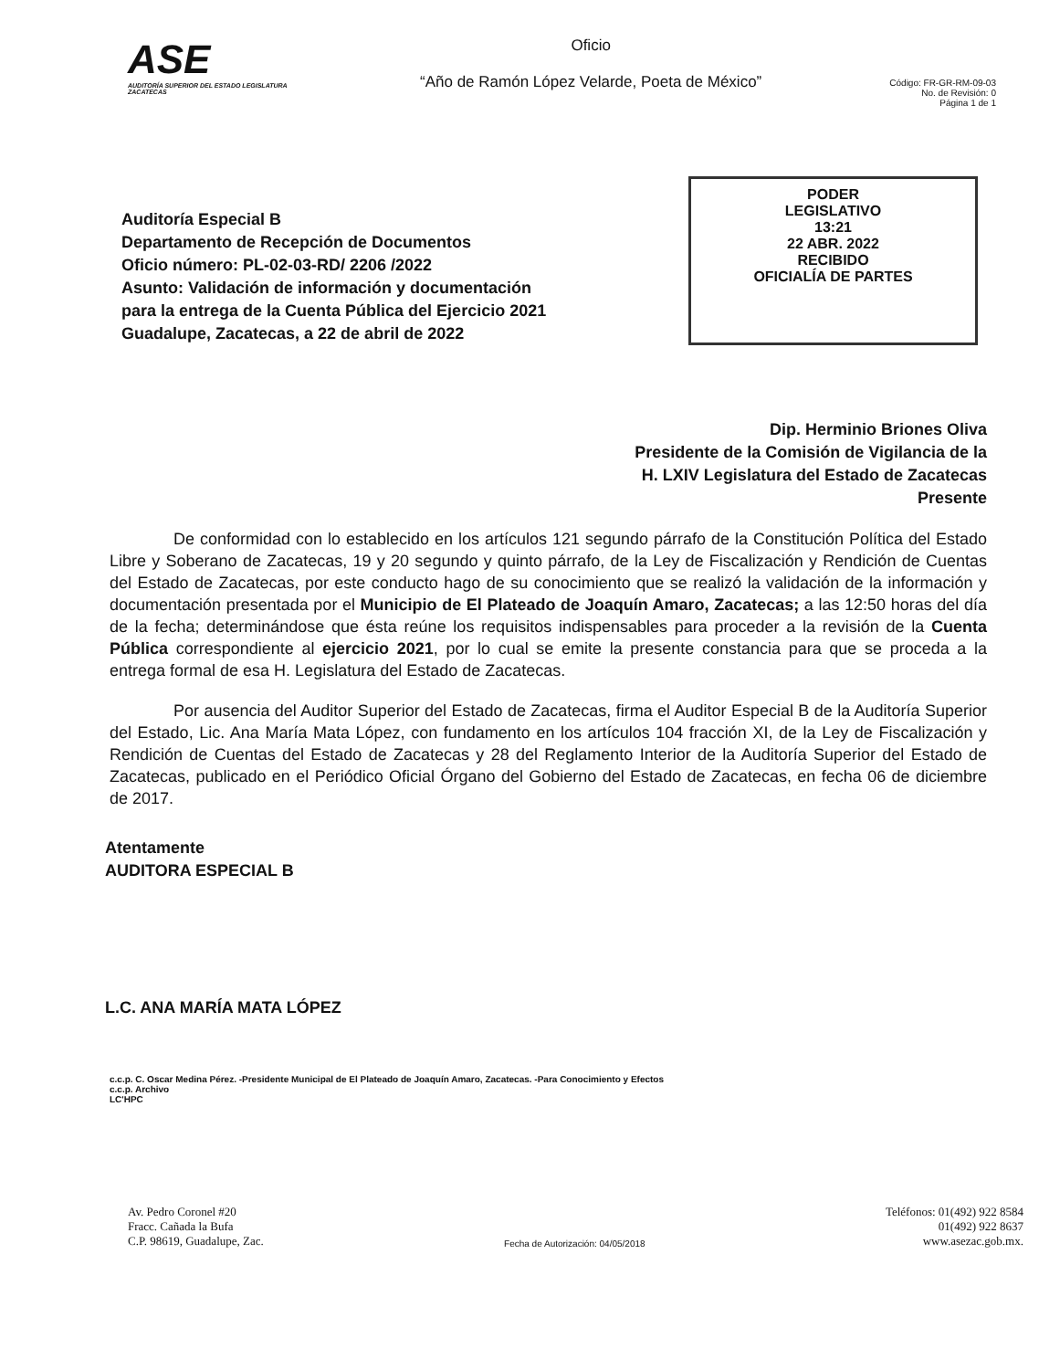ASE
AUDITORÍA SUPERIOR DEL ESTADO LEGISLATURA ZACATECAS
Oficio
“Año de Ramón López Velarde, Poeta de México”
Código: FR-GR-RM-09-03
No. de Revisión: 0
Página 1 de 1
Auditoría Especial B
Departamento de Recepción de Documentos
Oficio número: PL-02-03-RD/ 2206 /2022
Asunto: Validación de información y documentación
para la entrega de la Cuenta Pública del Ejercicio 2021
Guadalupe, Zacatecas, a 22 de abril de 2022
PODER
LEGISLATIVO
13:21
22 ABR. 2022
RECIBIDO
OFICIALÍA DE PARTES
Dip. Herminio Briones Oliva
Presidente de la Comisión de Vigilancia de la
H. LXIV Legislatura del Estado de Zacatecas
Presente
De conformidad con lo establecido en los artículos 121 segundo párrafo de la Constitución Política del Estado Libre y Soberano de Zacatecas, 19 y 20 segundo y quinto párrafo, de la Ley de Fiscalización y Rendición de Cuentas del Estado de Zacatecas, por este conducto hago de su conocimiento que se realizó la validación de la información y documentación presentada por el Municipio de El Plateado de Joaquín Amaro, Zacatecas; a las 12:50 horas del día de la fecha; determinándose que ésta reúne los requisitos indispensables para proceder a la revisión de la Cuenta Pública correspondiente al ejercicio 2021, por lo cual se emite la presente constancia para que se proceda a la entrega formal de esa H. Legislatura del Estado de Zacatecas.
Por ausencia del Auditor Superior del Estado de Zacatecas, firma el Auditor Especial B de la Auditoría Superior del Estado, Lic. Ana María Mata López, con fundamento en los artículos 104 fracción XI, de la Ley de Fiscalización y Rendición de Cuentas del Estado de Zacatecas y 28 del Reglamento Interior de la Auditoría Superior del Estado de Zacatecas, publicado en el Periódico Oficial Órgano del Gobierno del Estado de Zacatecas, en fecha 06 de diciembre de 2017.
Atentamente
AUDITORA ESPECIAL B
L.C. ANA MARÍA MATA LÓPEZ
c.c.p. C. Oscar Medina Pérez. -Presidente Municipal de El Plateado de Joaquín Amaro, Zacatecas. -Para Conocimiento y Efectos
c.c.p. Archivo
LC'HPC
Av. Pedro Coronel #20
Fracc. Cañada la Bufa
C.P. 98619, Guadalupe, Zac.
Fecha de Autorización: 04/05/2018
Teléfonos: 01(492) 922 8584
01(492) 922 8637
www.asezac.gob.mx.